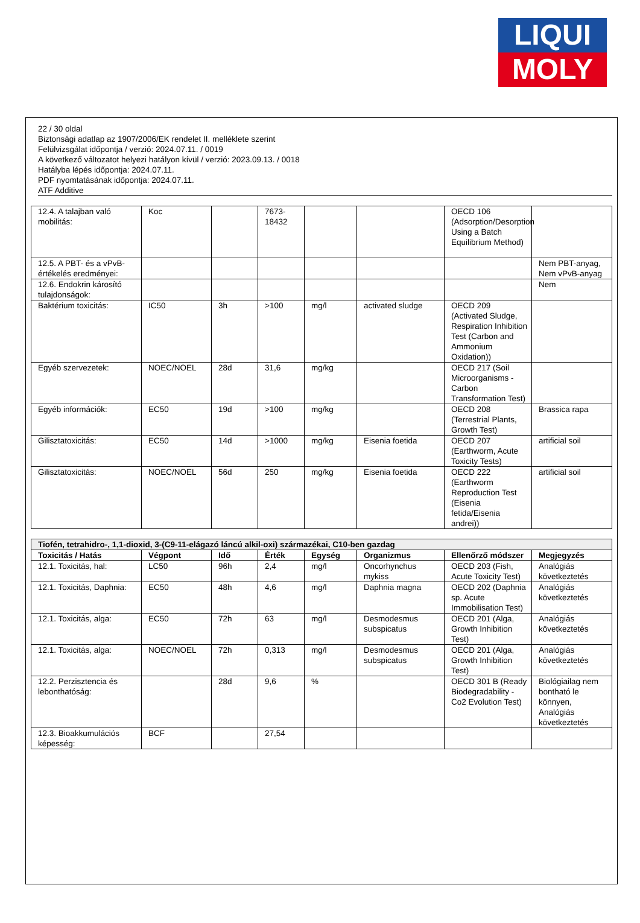LIQUI
MOLY
22 / 30 oldal
Biztonsági adatlap az 1907/2006/EK rendelet II. melléklete szerint
Felülvizsgálat időpontja / verzió: 2024.07.11. / 0019
A következő változatot helyezi hatályon kívül / verzió: 2023.09.13. / 0018
Hatályba lépés időpontja: 2024.07.11.
PDF nyomtatásának időpontja: 2024.07.11.
ATF Additive
| 12.4. A talajban való mobilitás: | Koc | | 7673-18432 | | | OECD 106 (Adsorption/Desorption Using a Batch Equilibrium Method) | |
| 12.5. A PBT- és a vPvB-értékelés eredményei: | | | | | | | Nem PBT-anyag, Nem vPvB-anyag |
| 12.6. Endokrin károsító tulajdonságok: | | | | | | | Nem |
| Baktérium toxicitás: | IC50 | 3h | >100 | mg/l | activated sludge | OECD 209 (Activated Sludge, Respiration Inhibition Test (Carbon and Ammonium Oxidation)) | |
| Egyéb szervezetek: | NOEC/NOEL | 28d | 31,6 | mg/kg | | OECD 217 (Soil Microorganisms - Carbon Transformation Test) | |
| Egyéb információk: | EC50 | 19d | >100 | mg/kg | | OECD 208 (Terrestrial Plants, Growth Test) | Brassica rapa |
| Gilisztatoxicitás: | EC50 | 14d | >1000 | mg/kg | Eisenia foetida | OECD 207 (Earthworm, Acute Toxicity Tests) | artificial soil |
| Gilisztatoxicitás: | NOEC/NOEL | 56d | 250 | mg/kg | Eisenia foetida | OECD 222 (Earthworm Reproduction Test (Eisenia fetida/Eisenia andrei)) | artificial soil |
| Tiofén, tetrahidro-, 1,1-dioxid, 3-(C9-11-elágazó láncú alkil-oxi) származékai, C10-ben gazdag | | | | | | | |
| Toxicitás / Hatás | Végpont | Idő | Érték | Egység | Organizmus | Ellenőrző módszer | Megjegyzés |
| 12.1. Toxicitás, hal: | LC50 | 96h | 2,4 | mg/l | Oncorhynchus mykiss | OECD 203 (Fish, Acute Toxicity Test) | Analógiás következtetés |
| 12.1. Toxicitás, Daphnia: | EC50 | 48h | 4,6 | mg/l | Daphnia magna | OECD 202 (Daphnia sp. Acute Immobilisation Test) | Analógiás következtetés |
| 12.1. Toxicitás, alga: | EC50 | 72h | 63 | mg/l | Desmodesmus subspicatus | OECD 201 (Alga, Growth Inhibition Test) | Analógiás következtetés |
| 12.1. Toxicitás, alga: | NOEC/NOEL | 72h | 0,313 | mg/l | Desmodesmus subspicatus | OECD 201 (Alga, Growth Inhibition Test) | Analógiás következtetés |
| 12.2. Perzisztencia és lebonthatóság: | | 28d | 9,6 | % | | OECD 301 B (Ready Biodegradability - Co2 Evolution Test) | Biológiailag nem bontható le könnyen, Analógiás következtetés |
| 12.3. Bioakkumulációs képesség: | BCF | | 27,54 | | | | |